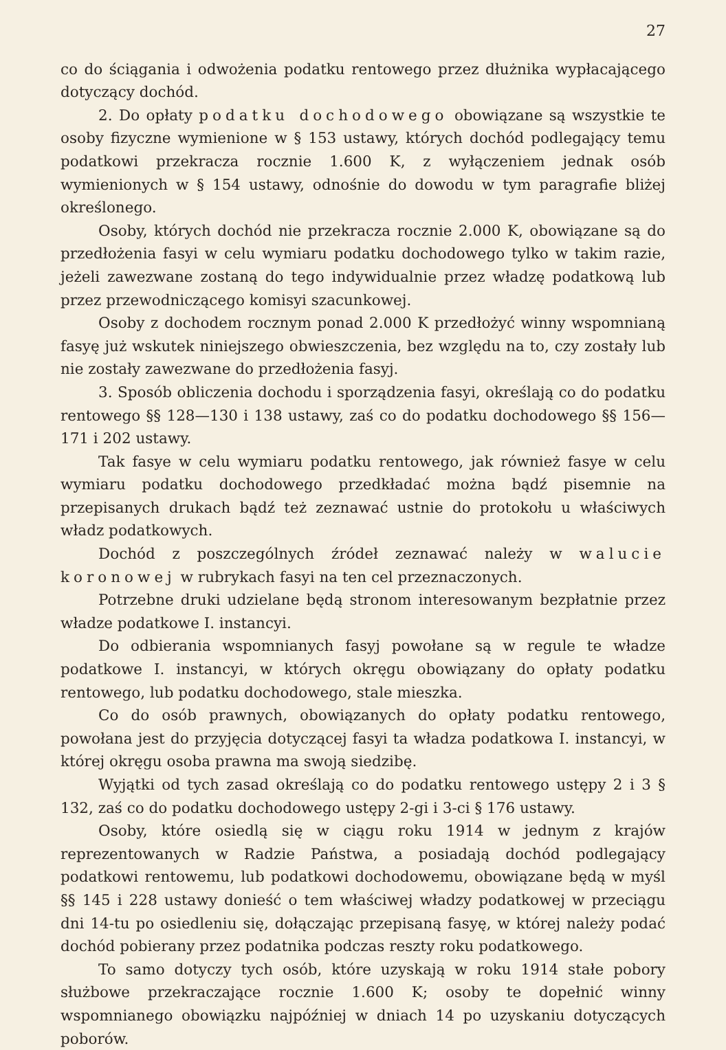27
co do ściągania i odwożenia podatku rentowego przez dłużnika wypłacającego dotyczący dochód.
2. Do opłaty podatku dochodowego obowiązane są wszystkie te osoby fizyczne wymienione w § 153 ustawy, których dochód podlegający temu podatkowi przekracza rocznie 1.600 K, z wyłączeniem jednak osób wymienionych w § 154 ustawy, odnośnie do dowodu w tym paragrafie bliżej określonego.
Osoby, których dochód nie przekracza rocznie 2.000 K, obowiązane są do przedłożenia fasyi w celu wymiaru podatku dochodowego tylko w takim razie, jeżeli zawezwane zostaną do tego indywidualnie przez władzę podatkową lub przez przewodniczącego komisyi szacunkowej.
Osoby z dochodem rocznym ponad 2.000 K przedłożyć winny wspomnianą fasyę już wskutek niniejszego obwieszczenia, bez względu na to, czy zostały lub nie zostały zawezwane do przedłożenia fasyj.
3. Sposób obliczenia dochodu i sporządzenia fasyi, określają co do podatku rentowego §§ 128—130 i 138 ustawy, zaś co do podatku dochodowego §§ 156—171 i 202 ustawy.
Tak fasye w celu wymiaru podatku rentowego, jak również fasye w celu wymiaru podatku dochodowego przedkładać można bądź pisemnie na przepisanych drukach bądź też zeznawać ustnie do protokołu u właściwych władz podatkowych.
Dochód z poszczególnych źródeł zeznawać należy w walucie koronowej w rubrykach fasyi na ten cel przeznaczonych.
Potrzebne druki udzielane będą stronom interesowanym bezpłatnie przez władze podatkowe I. instancyi.
Do odbierania wspomnianych fasyj powołane są w regule te władze podatkowe I. instancyi, w których okręgu obowiązany do opłaty podatku rentowego, lub podatku dochodowego, stale mieszka.
Co do osób prawnych, obowiązanych do opłaty podatku rentowego, powołana jest do przyjęcia dotyczącej fasyi ta władza podatkowa I. instancyi, w której okręgu osoba prawna ma swoją siedzibę.
Wyjątki od tych zasad określają co do podatku rentowego ustępy 2 i 3 § 132, zaś co do podatku dochodowego ustępy 2-gi i 3-ci § 176 ustawy.
Osoby, które osiedlą się w ciągu roku 1914 w jednym z krajów reprezentowanych w Radzie Państwa, a posiadają dochód podlegający podatkowi rentowemu, lub podatkowi dochodowemu, obowiązane będą w myśl §§ 145 i 228 ustawy donieść o tem właściwej władzy podatkowej w przeciągu dni 14-tu po osiedleniu się, dołączając przepisaną fasyę, w której należy podać dochód pobierany przez podatnika podczas reszty roku podatkowego.
To samo dotyczy tych osób, które uzyskają w roku 1914 stałe pobory służbowe przekraczające rocznie 1.600 K; osoby te dopełnić winny wspomnianego obowiązku najpóźniej w dniach 14 po uzyskaniu dotyczących poborów.